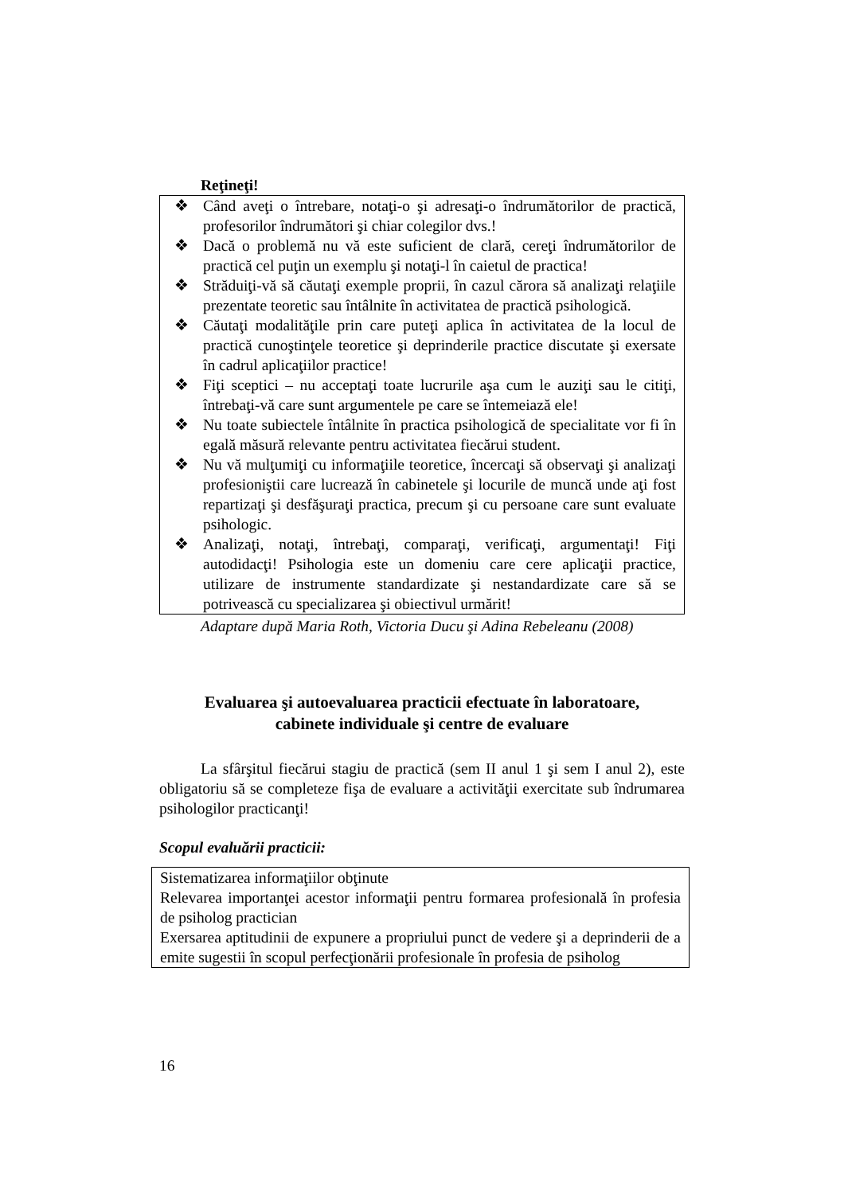Reţineţi!
❖ Când aveţi o întrebare, notaţi-o şi adresaţi-o îndrumătorilor de practică, profesorilor îndrumători şi chiar colegilor dvs.!
❖ Dacă o problemă nu vă este suficient de clară, cereţi îndrumătorilor de practică cel puţin un exemplu şi notaţi-l în caietul de practica!
❖ Străduiţi-vă să căutaţi exemple proprii, în cazul cărora să analizaţi relaţiile prezentate teoretic sau întâlnite în activitatea de practică psihologică.
❖ Căutaţi modalităţile prin care puteţi aplica în activitatea de la locul de practică cunoştinţele teoretice şi deprinderile practice discutate şi exersate în cadrul aplicaţiilor practice!
❖ Fiţi sceptici – nu acceptaţi toate lucrurile aşa cum le auziţi sau le citiţi, întrebaţi-vă care sunt argumentele pe care se întemeiază ele!
❖ Nu toate subiectele întâlnite în practica psihologică de specialitate vor fi în egală măsură relevante pentru activitatea fiecărui student.
❖ Nu vă mulţumiţi cu informaţiile teoretice, încercaţi să observaţi şi analizaţi profesioniştii care lucrează în cabinetele şi locurile de muncă unde aţi fost repartizaţi şi desfăşuraţi practica, precum şi cu persoane care sunt evaluate psihologic.
❖ Analizaţi, notaţi, întrebaţi, comparaţi, verificaţi, argumentaţi! Fiţi autodidacţi! Psihologia este un domeniu care cere aplicaţii practice, utilizare de instrumente standardizate şi nestandardizate care să se potrivească cu specializarea şi obiectivul urmărit!
Adaptare după Maria Roth, Victoria Ducu şi Adina Rebeleanu (2008)
Evaluarea şi autoevaluarea practicii efectuate în laboratoare,
cabinete individuale şi centre de evaluare
La sfârşitul fiecărui stagiu de practică (sem II anul 1 şi sem I anul 2), este obligatoriu să se completeze fişa de evaluare a activităţii exercitate sub îndrumarea psihologilor practicanţi!
Scopul evaluării practicii:
Sistematizarea informaţiilor obţinute
Relevarea importanţei acestor informaţii pentru formarea profesională în profesia de psiholog practician
Exersarea aptitudinii de expunere a propriului punct de vedere şi a deprinderii de a emite sugestii în scopul perfecţionării profesionale în profesia de psiholog
16